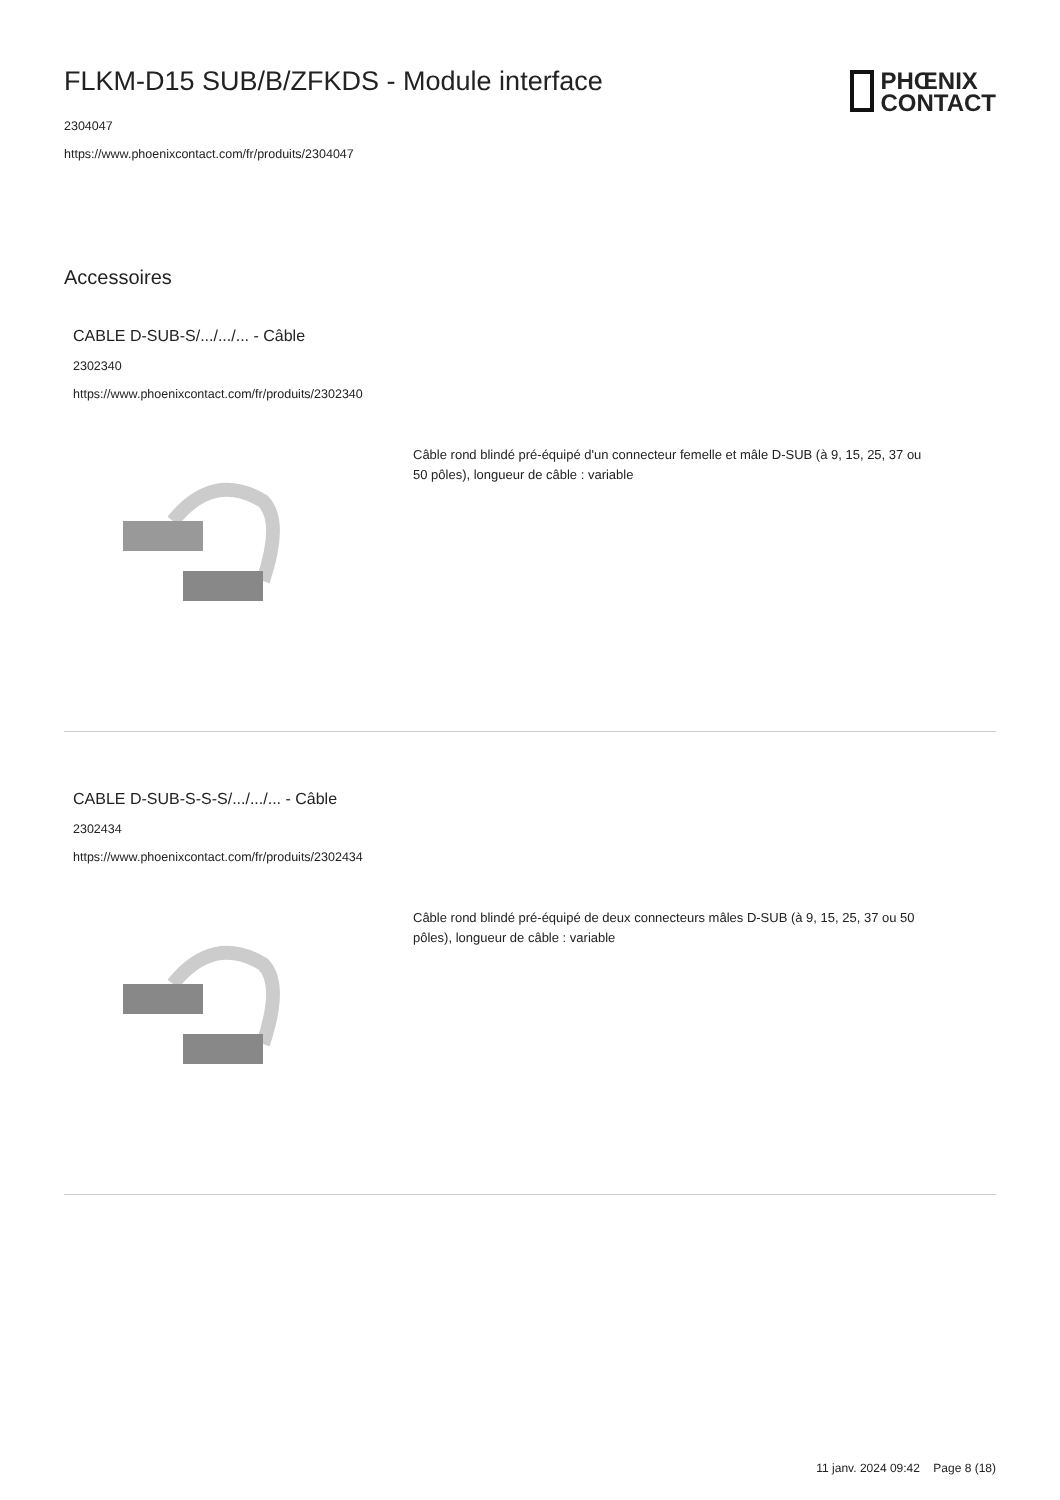PHŒNIX
CONTACT
FLKM-D15 SUB/B/ZFKDS - Module interface
2304047
https://www.phoenixcontact.com/fr/produits/2304047
Accessoires
CABLE D-SUB-S/.../.../... - Câble
2302340
https://www.phoenixcontact.com/fr/produits/2302340
Câble rond blindé pré-équipé d'un connecteur femelle et mâle D-SUB (à 9, 15, 25, 37 ou 50 pôles), longueur de câble : variable
CABLE D-SUB-S-S-S/.../.../... - Câble
2302434
https://www.phoenixcontact.com/fr/produits/2302434
Câble rond blindé pré-équipé de deux connecteurs mâles D-SUB (à 9, 15, 25, 37 ou 50 pôles), longueur de câble : variable
11 janv. 2024 09:42 Page 8 (18)